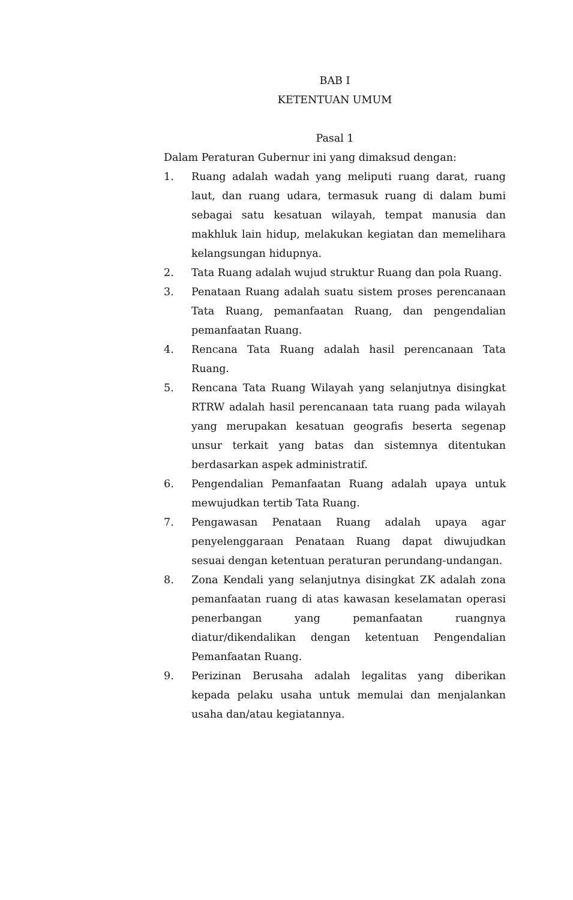BAB I
KETENTUAN UMUM
Pasal 1
Dalam Peraturan Gubernur ini yang dimaksud dengan:
1. Ruang adalah wadah yang meliputi ruang darat, ruang laut, dan ruang udara, termasuk ruang di dalam bumi sebagai satu kesatuan wilayah, tempat manusia dan makhluk lain hidup, melakukan kegiatan dan memelihara kelangsungan hidupnya.
2. Tata Ruang adalah wujud struktur Ruang dan pola Ruang.
3. Penataan Ruang adalah suatu sistem proses perencanaan Tata Ruang, pemanfaatan Ruang, dan pengendalian pemanfaatan Ruang.
4. Rencana Tata Ruang adalah hasil perencanaan Tata Ruang.
5. Rencana Tata Ruang Wilayah yang selanjutnya disingkat RTRW adalah hasil perencanaan tata ruang pada wilayah yang merupakan kesatuan geografis beserta segenap unsur terkait yang batas dan sistemnya ditentukan berdasarkan aspek administratif.
6. Pengendalian Pemanfaatan Ruang adalah upaya untuk mewujudkan tertib Tata Ruang.
7. Pengawasan Penataan Ruang adalah upaya agar penyelenggaraan Penataan Ruang dapat diwujudkan sesuai dengan ketentuan peraturan perundang-undangan.
8. Zona Kendali yang selanjutnya disingkat ZK adalah zona pemanfaatan ruang di atas kawasan keselamatan operasi penerbangan yang pemanfaatan ruangnya diatur/dikendalikan dengan ketentuan Pengendalian Pemanfaatan Ruang.
9. Perizinan Berusaha adalah legalitas yang diberikan kepada pelaku usaha untuk memulai dan menjalankan usaha dan/atau kegiatannya.